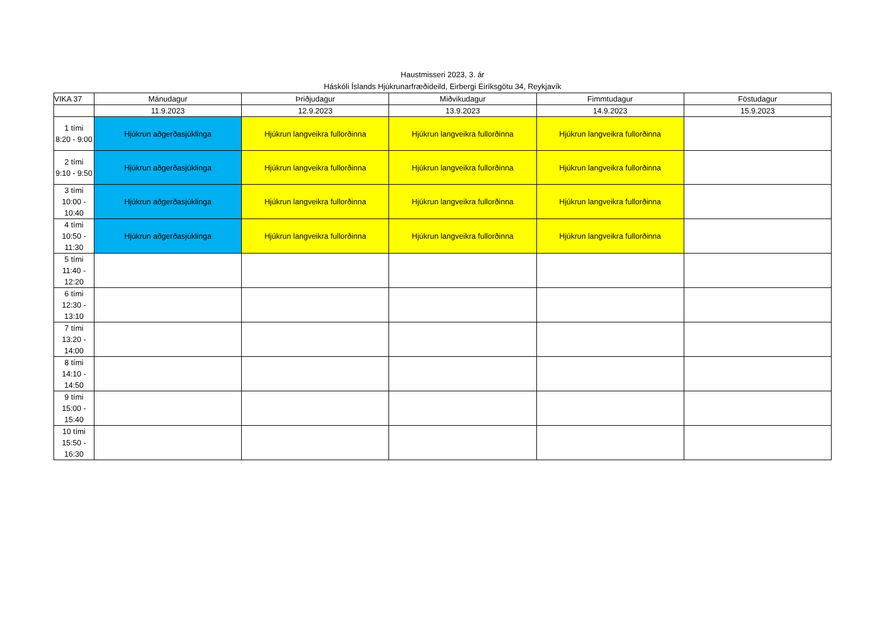Haustmisseri 2023, 3. ár
Háskóli Íslands Hjúkrunarfræðideild, Eirbergi Eiríksgötu 34, Reykjavík
| VIKA 37 | Mánudagur | Þriðjudagur | Miðvikudagur | Fimmtudagur | Föstudagur |
| --- | --- | --- | --- | --- | --- |
| | 11.9.2023 | 12.9.2023 | 13.9.2023 | 14.9.2023 | 15.9.2023 |
| 1 tími 8:20 - 9:00 | Hjúkrun aðgerðasjúklinga | Hjúkrun langveikra fullorðinna | Hjúkrun langveikra fullorðinna | Hjúkrun langveikra fullorðinna | |
| 2 tími 9:10 - 9:50 | Hjúkrun aðgerðasjúklinga | Hjúkrun langveikra fullorðinna | Hjúkrun langveikra fullorðinna | Hjúkrun langveikra fullorðinna | |
| 3 tími 10:00 - 10:40 | Hjúkrun aðgerðasjúklinga | Hjúkrun langveikra fullorðinna | Hjúkrun langveikra fullorðinna | Hjúkrun langveikra fullorðinna | |
| 4 tími 10:50 - 11:30 | Hjúkrun aðgerðasjúklinga | Hjúkrun langveikra fullorðinna | Hjúkrun langveikra fullorðinna | Hjúkrun langveikra fullorðinna | |
| 5 tími 11:40 - 12:20 | | | | | |
| 6 tími 12:30 - 13:10 | | | | | |
| 7 tími 13:20 - 14:00 | | | | | |
| 8 tími 14:10 - 14:50 | | | | | |
| 9 tími 15:00 - 15:40 | | | | | |
| 10 tími 15:50 - 16:30 | | | | | |